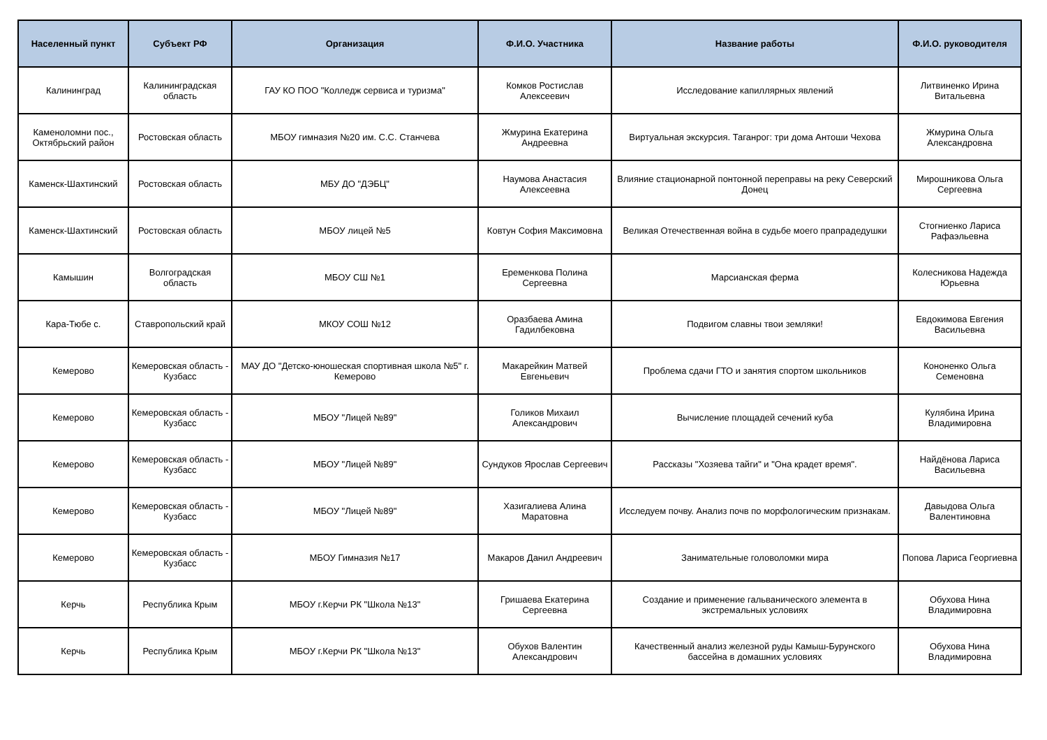| Населенный пункт | Субъект РФ | Организация | Ф.И.О. Участника | Название работы | Ф.И.О. руководителя |
| --- | --- | --- | --- | --- | --- |
| Калининград | Калининградская область | ГАУ КО ПОО "Колледж сервиса и туризма" | Комков Ростислав Алексеевич | Исследование капиллярных явлений | Литвиненко Ирина Витальевна |
| Каменоломни пос., Октябрьский район | Ростовская область | МБОУ гимназия №20 им. С.С. Станчева | Жмурина Екатерина Андреевна | Виртуальная экскурсия. Таганрог: три дома Антоши Чехова | Жмурина Ольга Александровна |
| Каменск-Шахтинский | Ростовская область | МБУ ДО "ДЭБЦ" | Наумова Анастасия Алексеевна | Влияние стационарной понтонной переправы на реку Северский Донец | Мирошникова Ольга Сергеевна |
| Каменск-Шахтинский | Ростовская область | МБОУ лицей №5 | Ковтун София Максимовна | Великая Отечественная война в судьбе моего прапрадедушки | Стогниенко Лариса Рафаэльевна |
| Камышин | Волгоградская область | МБОУ СШ №1 | Еременкова Полина Сергеевна | Марсианская ферма | Колесникова Надежда Юрьевна |
| Кара-Тюбе с. | Ставропольский край | МКОУ СОШ №12 | Оразбаева Амина Гадилбековна | Подвигом славны твои земляки! | Евдокимова Евгения Васильевна |
| Кемерово | Кемеровская область - Кузбасс | МАУ ДО "Детско-юношеская спортивная школа №5" г. Кемерово | Макарейкин Матвей Евгеньевич | Проблема сдачи ГТО и занятия спортом школьников | Кононенко Ольга Семеновна |
| Кемерово | Кемеровская область - Кузбасс | МБОУ "Лицей №89" | Голиков Михаил Александрович | Вычисление площадей сечений куба | Кулябина Ирина Владимировна |
| Кемерово | Кемеровская область - Кузбасс | МБОУ "Лицей №89" | Сундуков Ярослав Сергеевич | Рассказы "Хозяева тайги" и "Она крадет время". | Найдёнова Лариса Васильевна |
| Кемерово | Кемеровская область - Кузбасс | МБОУ "Лицей №89" | Хазигалиева Алина Маратовна | Исследуем почву. Анализ почв по морфологическим признакам. | Давыдова Ольга Валентиновна |
| Кемерово | Кемеровская область - Кузбасс | МБОУ Гимназия №17 | Макаров Данил Андреевич | Занимательные головоломки мира | Попова Лариса Георгиевна |
| Керчь | Республика Крым | МБОУ г.Керчи РК "Школа №13" | Гришаева Екатерина Сергеевна | Создание и применение гальванического элемента в экстремальных условиях | Обухова Нина Владимировна |
| Керчь | Республика Крым | МБОУ г.Керчи РК "Школа №13" | Обухов Валентин Александрович | Качественный анализ железной руды Камыш-Бурунского бассейна в домашних условиях | Обухова Нина Владимировна |